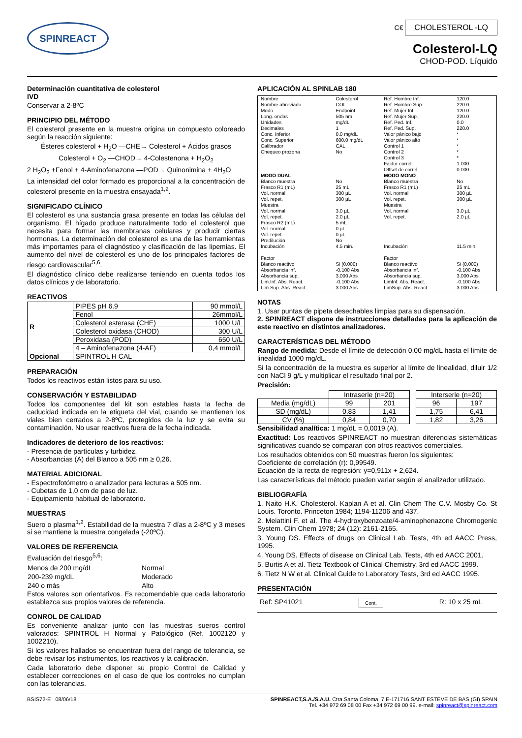SPINREACT
C€ CHOLESTEROL -LQ
Colesterol-LQ
CHOD-POD. Líquido
Determinación cuantitativa de colesterol
IVD
Conservar a 2-8ºC
PRINCIPIO DEL MÉTODO
El colesterol presente en la muestra origina un compuesto coloreado según la reacción siguiente:
Ésteres colesterol + H<sub>2</sub>O —CHE→ Colesterol + Ácidos grasos
Colesterol + O<sub>2</sub> —CHOD→ 4-Colestenona + H<sub>2</sub>O<sub>2</sub>
2 H<sub>2</sub>O<sub>2</sub> +Fenol + 4-Aminofenazona —POD→ Quinonimina + 4H<sub>2</sub>O
La intensidad del color formado es proporcional a la concentración de colesterol presente en la muestra ensayada<sup>1,2</sup>.
SIGNIFICADO CLÍNICO
El colesterol es una sustancia grasa presente en todas las células del organismo. El hígado produce naturalmente todo el colesterol que necesita para formar las membranas celulares y producir ciertas hormonas. La determinación del colesterol es una de las herramientas más importantes para el diagnóstico y clasificación de las lipemias. El aumento del nivel de colesterol es uno de los principales factores de riesgo cardiovascular<sup>5,6</sup>.
El diagnóstico clínico debe realizarse teniendo en cuenta todos los datos clínicos y de laboratorio.
REACTIVOS
| R | PIPES pH 6.9 | 90 mmol/L |
| | Fenol | 26mmol/L |
| | Colesterol esterasa (CHE) | 1000 U/L |
| | Colesterol oxidasa (CHOD) | 300 U/L |
| | Peroxidasa (POD) | 650 U/L |
| | 4 – Aminofenazona (4-AF) | 0,4 mmol/L |
| Opcional | SPINTROL H CAL | |
PREPARACIÓN
Todos los reactivos están listos para su uso.
CONSERVACIÓN Y ESTABILIDAD
Todos los componentes del kit son estables hasta la fecha de caducidad indicada en la etiqueta del vial, cuando se mantienen los viales bien cerrados a 2-8ºC, protegidos de la luz y se evita su contaminación. No usar reactivos fuera de la fecha indicada.
Indicadores de deterioro de los reactivos:
- Presencia de partículas y turbidez.
- Absorbancias (A) del Blanco a 505 nm ≥ 0,26.
MATERIAL ADICIONAL
- Espectrofotómetro o analizador para lecturas a 505 nm.
- Cubetas de 1,0 cm de paso de luz.
- Equipamiento habitual de laboratorio.
MUESTRAS
Suero o plasma<sup>1,2</sup>. Estabilidad de la muestra 7 días a 2-8ºC y 3 meses si se mantiene la muestra congelada (-20ºC).
VALORES DE REFERENCIA
Evaluación del riesgo<sup>5,6</sup>:
| Menos de 200 mg/dL | Normal |
| 200-239 mg/dL | Moderado |
| 240 o más | Alto |
Estos valores son orientativos. Es recomendable que cada laboratorio establezca sus propios valores de referencia.
CONROL DE CALIDAD
Es conveniente analizar junto con las muestras sueros control valorados: SPINTROL H Normal y Patológico (Ref. 1002120 y 1002210).
Si los valores hallados se encuentran fuera del rango de tolerancia, se debe revisar los instrumentos, los reactivos y la calibración.
Cada laboratorio debe disponer su propio Control de Calidad y establecer correcciones en el caso de que los controles no cumplan con las tolerancias.
APLICACIÓN AL SPINLAB 180
| Nombre Nombre abreviado Modo Long. ondas Unidades Decimales Conc. Inferior Conc. Superior Calibrador Chequeo prozona | Colesterol COL Endpoint 505 nm mg/dL 1 0.0 mg/dL 600.0 mg/dL CAL No | Ref. Hombre Inf. Ref. Hombre Sup. Ref. Mujer Inf. Ref. Mujer Sup. Ref. Ped. Inf. Ref. Ped. Sup. Valor pánico bajo Valor pánico alto Control 1 Control 2 Control 3 Factor correl. Offset de correl. | 120.0 220.0 120.0 220.0 0.0 220.0 * * * * * 1.000 0.000 |
| MODO DUAL | | MODO MONO | |
| Blanco muestra Frasco R1 (mL) Vol. normal Vol. repet. Muestra Vol. normal Vol. repet. Frasco R2 (mL) Vol. normal Vol. repet. Predilución Incubación Factor | No 25 mL 300 µL 300 µL 3.0 µL 2.0 µL 5 mL 0 µL 0 µL No 4.5 min. | Blanco muestra Frasco R1 (mL) Vol. normal Vol. repet. Muestra Vol. normal Vol. repet. Incubación Factor | No 25 mL 300 µL 300 µL 3.0 µL 2.0 µL 11.5 min. |
| Blanco reactivo Absorbancia inf. Absorbancia sup. Lim.Inf. Abs. React. Lim.Sup. Abs. React. | Si (0.000) -0.100 Abs 3.000 Abs -0.100 Abs 3.000 Abs | Blanco reactivo Absorbancia inf. Absorbancia sup. LimInf. Abs. React. LimSup. Abs. React. | Si (0.000) -0.100 Abs 3.000 Abs -0.100 Abs 3.000 Abs |
NOTAS
1. Usar puntas de pipeta desechables limpias para su dispensación.
2. SPINREACT dispone de instrucciones detalladas para la aplicación de este reactivo en distintos analizadores.
CARACTERÍSTICAS DEL MÉTODO
Rango de medida: Desde el límite de detección 0,00 mg/dL hasta el límite de linealidad 1000 mg/dL.
Si la concentración de la muestra es superior al límite de linealidad, diluir 1/2 con NaCl 9 g/L y multiplicar el resultado final por 2.
Precisión:
| | Intraserie (n=20) | | | Interserie (n=20) | |
| Media (mg/dL) | 99 | 201 | | 96 | 197 |
| SD (mg/dL) | 0,83 | 1,41 | | 1,75 | 6,41 |
| CV (%) | 0,84 | 0,70 | | 1,82 | 3,26 |
Sensibilidad analítica: 1 mg/dL = 0,0019 (A).
Exactitud: Los reactivos SPINREACT no muestran diferencias sistemáticas significativas cuando se comparan con otros reactivos comerciales.
Los resultados obtenidos con 50 muestras fueron los siguientes:
Coeficiente de correlación (r): 0,99549.
Ecuación de la recta de regresión: y=0,911x + 2,624.
Las características del método pueden variar según el analizador utilizado.
BIBLIOGRAFÍA
1. Naito H.K. Cholesterol. Kaplan A et al. Clin Chem The C.V. Mosby Co. St Louis. Toronto. Princeton 1984; 1194-11206 and 437.
2. Meiattini F. et al. The 4-hydroxybenzoate/4-aminophenazone Chromogenic System. Clin Chem 1978; 24 (12): 2161-2165.
3. Young DS. Effects of drugs on Clinical Lab. Tests, 4th ed AACC Press, 1995.
4. Young DS. Effects of disease on Clinical Lab. Tests, 4th ed AACC 2001.
5. Burtis A et al. Tietz Textbook of Clinical Chemistry, 3rd ed AACC 1999.
6. Tietz N W et al. Clinical Guide to Laboratory Tests, 3rd ed AACC 1995.
PRESENTACIÓN
Ref: SP41021 Cont. R: 10 x 25 mL
BSIS72-E 08/06/18 SPINREACT,S.A./S.A.U. Ctra.Santa Coloma, 7 E-171716 SANT ESTEVE DE BAS (GI) SPAIN
Tel. +34 972 69 08 00 Fax +34 972 69 00 99. e-mail: spinreact@spinreact.com